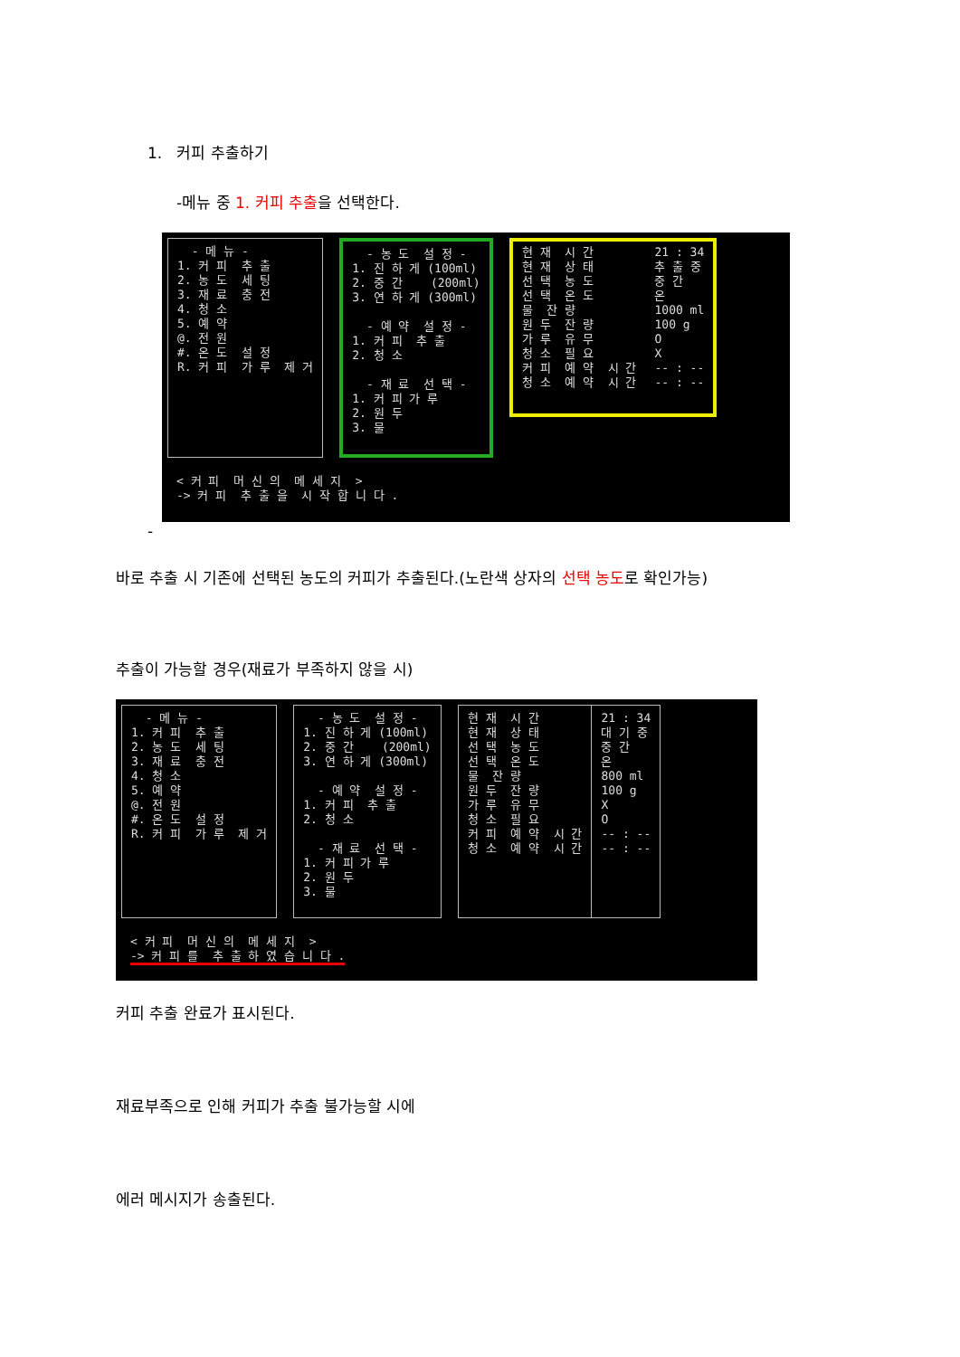1. 커피 추출하기
-메뉴 중 1. 커피 추출을 선택한다.
- 메 뉴 - 1. 커 피 추 출 2. 농 도 세 팅 3. 재 료 충 전 4. 청 소 5. 예 약 @. 전 원 #. 온 도 설 정 R. 커 피 가 루 제 거
- 농 도 설 정 - 1. 진 하 게 (100ml) 2. 중 간 (200ml) 3. 연 하 게 (300ml) - 예 약 설 정 - 1. 커 피 추 출 2. 청 소 - 재 료 선 택 - 1. 커 피 가 루 2. 원 두 3. 물
현 재 시 간 현 재 상 태 선 택 농 도 선 택 온 도 물 잔 량 원 두 잔 량 가 루 유 무 청 소 필 요 커 피 예 약 시 간 청 소 예 약 시 간
21 : 34 추 출 중 중 간 온 1000 ml 100 g O X -- : -- -- : --
< 커 피 머 신 의 메 세 지 > -> 커 피 추 출 을 시 작 합 니 다 .
-
바로 추출 시 기존에 선택된 농도의 커피가 추출된다.(노란색 상자의 선택 농도로 확인가능)
추출이 가능할 경우(재료가 부족하지 않을 시)
- 메 뉴 - 1. 커 피 추 출 2. 농 도 세 팅 3. 재 료 충 전 4. 청 소 5. 예 약 @. 전 원 #. 온 도 설 정 R. 커 피 가 루 제 거
- 농 도 설 정 - 1. 진 하 게 (100ml) 2. 중 간 (200ml) 3. 연 하 게 (300ml) - 예 약 설 정 - 1. 커 피 추 출 2. 청 소 - 재 료 선 택 - 1. 커 피 가 루 2. 원 두 3. 물
현 재 시 간 현 재 상 태 선 택 농 도 선 택 온 도 물 잔 량 원 두 잔 량 가 루 유 무 청 소 필 요 커 피 예 약 시 간 청 소 예 약 시 간
21 : 34 대 기 중 중 간 온 800 ml 100 g X O -- : -- -- : --
< 커 피 머 신 의 메 세 지 > -> 커 피 를 추 출 하 였 습 니 다 .
커피 추출 완료가 표시된다.
재료부족으로 인해 커피가 추출 불가능할 시에
에러 메시지가 송출된다.